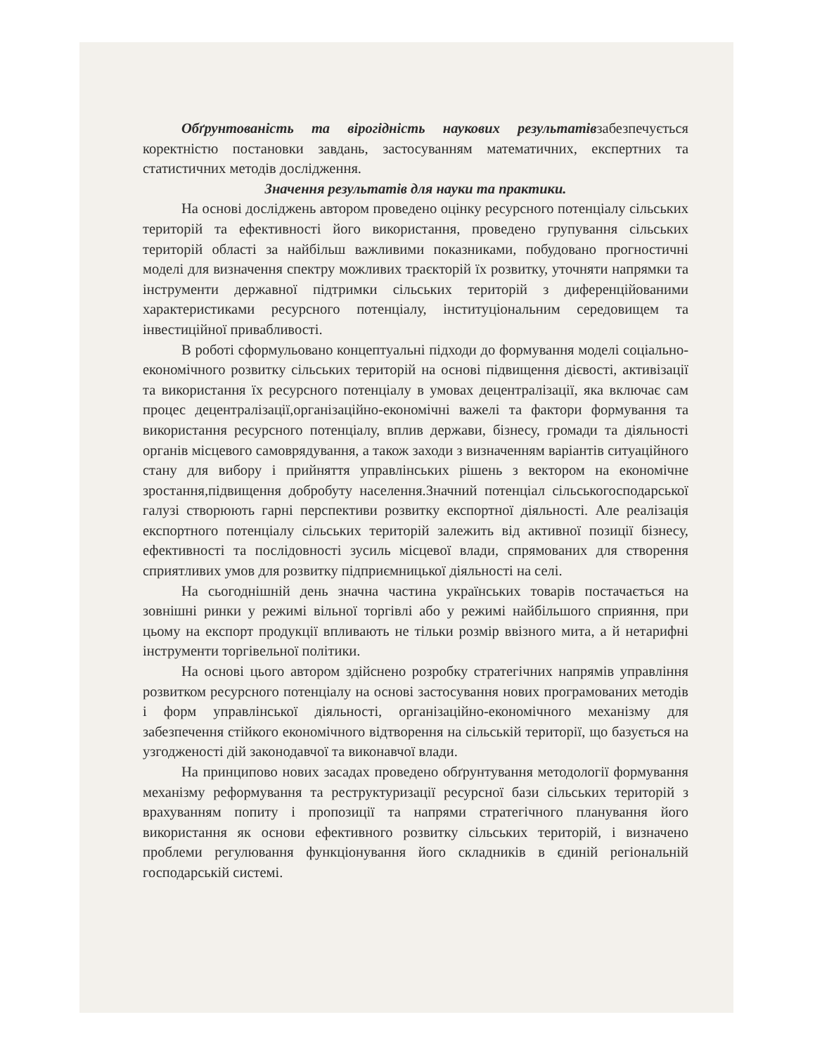Обґрунтованість та вірогідність наукових результатівзабезпечується коректністю постановки завдань, застосуванням математичних, експертних та статистичних методів дослідження.
Значення результатів для науки та практики.
На основі досліджень автором проведено оцінку ресурсного потенціалу сільських територій та ефективності його використання, проведено групування сільських територій області за найбільш важливими показниками, побудовано прогностичні моделі для визначення спектру можливих траєкторій їх розвитку, уточняти напрямки та інструменти державної підтримки сільських територій з диференційованими характеристиками ресурсного потенціалу, інституціональним середовищем та інвестиційної привабливості.
В роботі сформульовано концептуальні підходи до формування моделі соціально-економічного розвитку сільських територій на основі підвищення дієвості, активізації та використання їх ресурсного потенціалу в умовах децентралізації, яка включає сам процес децентралізації,організаційно-економічні важелі та фактори формування та використання ресурсного потенціалу, вплив держави, бізнесу, громади та діяльності органів місцевого самоврядування, а також заходи з визначенням варіантів ситуаційного стану для вибору і прийняття управлінських рішень з вектором на економічне зростання,підвищення добробуту населення.Значний потенціал сільськогосподарської галузі створюють гарні перспективи розвитку експортної діяльності. Але реалізація експортного потенціалу сільських територій залежить від активної позиції бізнесу, ефективності та послідовності зусиль місцевої влади, спрямованих для створення сприятливих умов для розвитку підприємницької діяльності на селі.
На сьогоднішній день значна частина українських товарів постачається на зовнішні ринки у режимі вільної торгівлі або у режимі найбільшого сприяння, при цьому на експорт продукції впливають не тільки розмір ввізного мита, а й нетарифні інструменти торгівельної політики.
На основі цього автором здійснено розробку стратегічних напрямів управління розвитком ресурсного потенціалу на основі застосування нових програмованих методів і форм управлінської діяльності, організаційно-економічного механізму для забезпечення стійкого економічного відтворення на сільській території, що базується на узгодженості дій законодавчої та виконавчої влади.
На принципово нових засадах проведено обґрунтування методології формування механізму реформування та реструктуризації ресурсної бази сільських територій з врахуванням попиту і пропозиції та напрями стратегічного планування його використання як основи ефективного розвитку сільських територій, і визначено проблеми регулювання функціонування його складників в єдиній регіональній господарській системі.